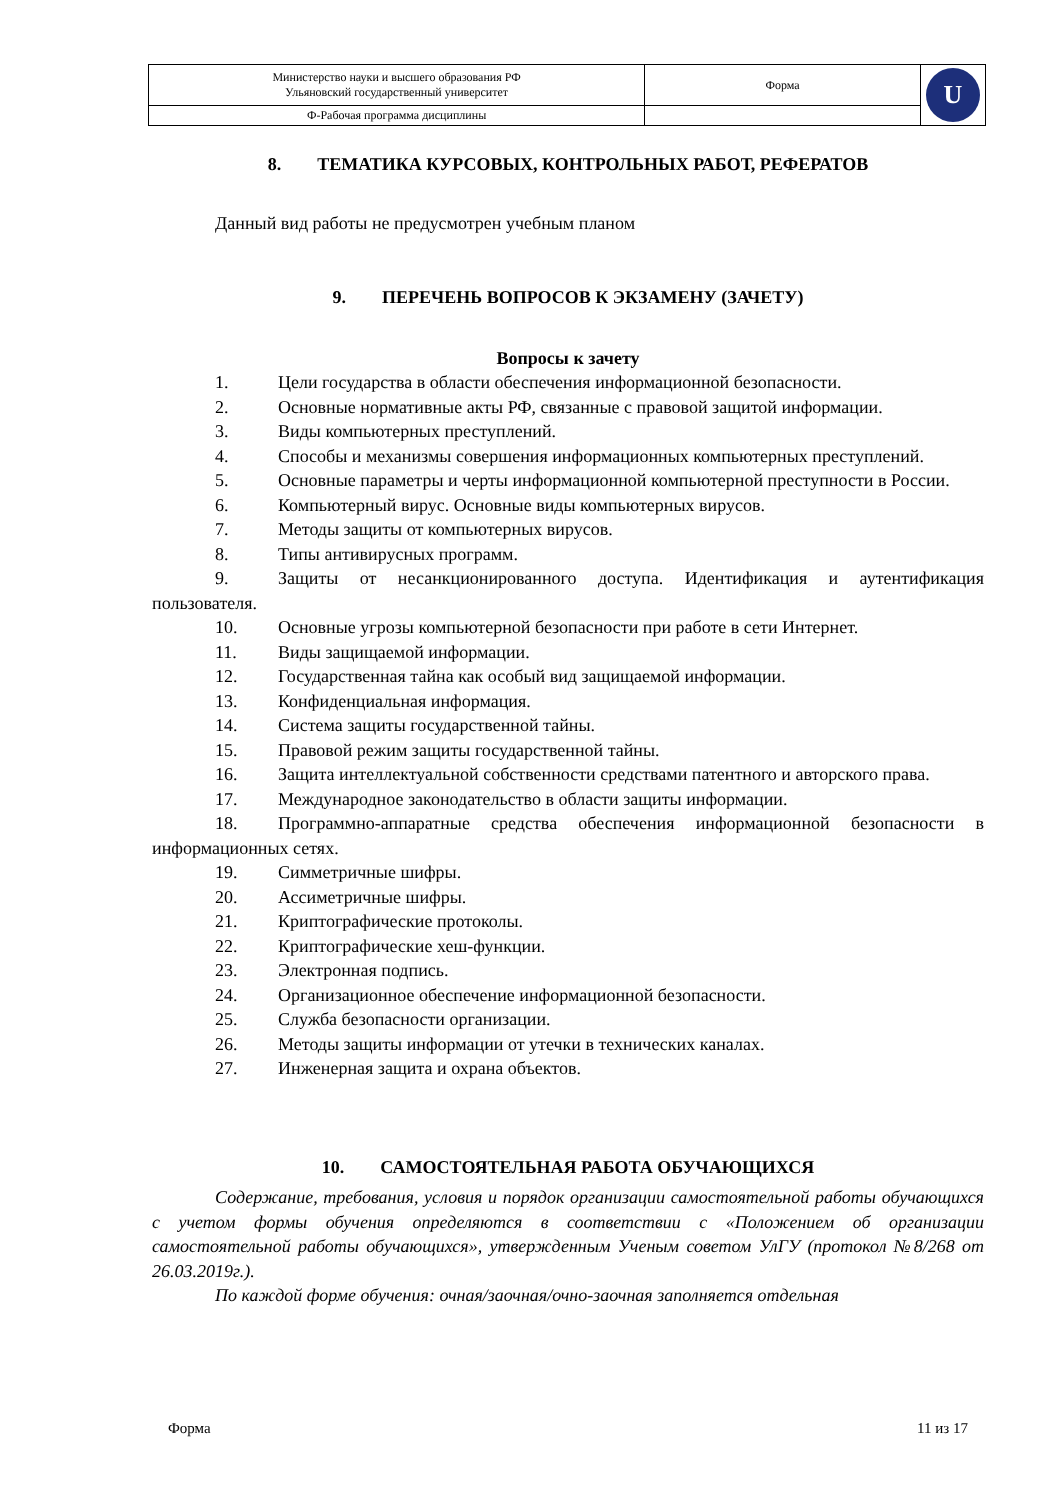| Министерство науки и высшего образования РФ Ульяновский государственный университет | Форма | U |
| Ф-Рабочая программа дисциплины | | |
8. ТЕМАТИКА КУРСОВЫХ, КОНТРОЛЬНЫХ РАБОТ, РЕФЕРАТОВ
Данный вид работы не предусмотрен учебным планом
9. ПЕРЕЧЕНЬ ВОПРОСОВ К ЭКЗАМЕНУ (ЗАЧЕТУ)
Вопросы к зачету
1. Цели государства в области обеспечения информационной безопасности.
2. Основные нормативные акты РФ, связанные с правовой защитой информации.
3. Виды компьютерных преступлений.
4. Способы и механизмы совершения информационных компьютерных преступлений.
5. Основные параметры и черты информационной компьютерной преступности в России.
6. Компьютерный вирус. Основные виды компьютерных вирусов.
7. Методы защиты от компьютерных вирусов.
8. Типы антивирусных программ.
9. Защиты от несанкционированного доступа. Идентификация и аутентификация пользователя.
10. Основные угрозы компьютерной безопасности при работе в сети Интернет.
11. Виды защищаемой информации.
12. Государственная тайна как особый вид защищаемой информации.
13. Конфиденциальная информация.
14. Система защиты государственной тайны.
15. Правовой режим защиты государственной тайны.
16. Защита интеллектуальной собственности средствами патентного и авторского права.
17. Международное законодательство в области защиты информации.
18. Программно-аппаратные средства обеспечения информационной безопасности в информационных сетях.
19. Симметричные шифры.
20. Ассиметричные шифры.
21. Криптографические протоколы.
22. Криптографические хеш-функции.
23. Электронная подпись.
24. Организационное обеспечение информационной безопасности.
25. Служба безопасности организации.
26. Методы защиты информации от утечки в технических каналах.
27. Инженерная защита и охрана объектов.
10. САМОСТОЯТЕЛЬНАЯ РАБОТА ОБУЧАЮЩИХСЯ
Содержание, требования, условия и порядок организации самостоятельной работы обучающихся с учетом формы обучения определяются в соответствии с «Положением об организации самостоятельной работы обучающихся», утвержденным Ученым советом УлГУ (протокол №8/268 от 26.03.2019г.).
По каждой форме обучения: очная/заочная/очно-заочная заполняется отдельная
Форма 11 из 17